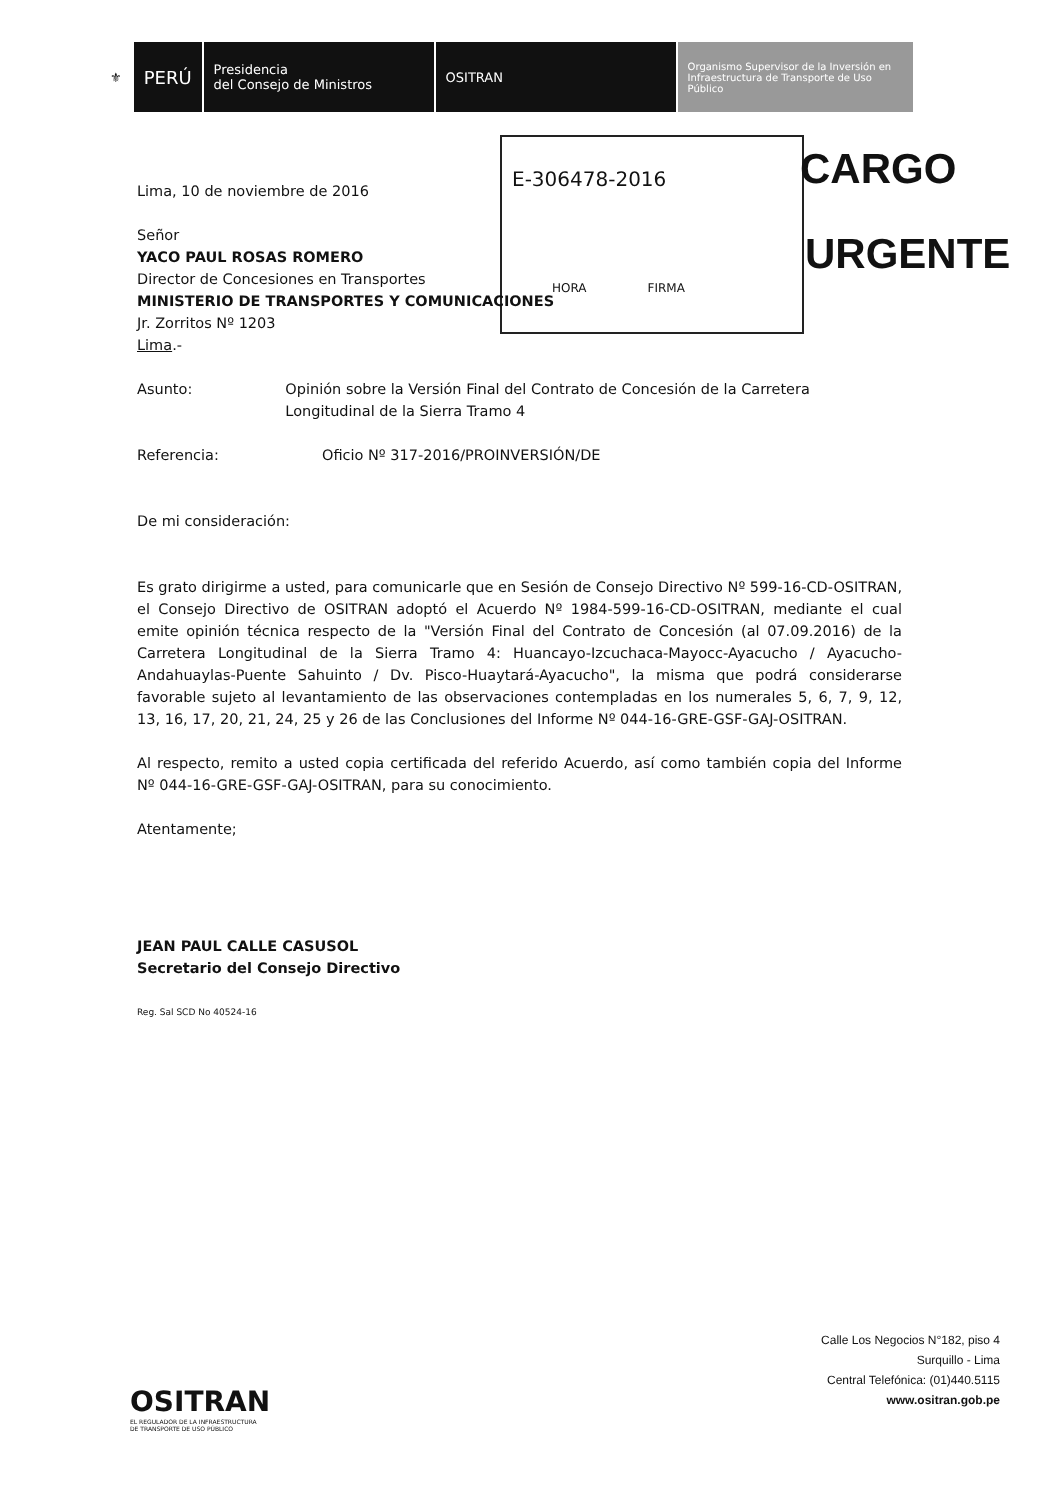⚜
PERÚ
Presidencia
del Consejo de Ministros
OSITRAN
Organismo Supervisor de la Inversión en Infraestructura de Transporte de Uso Público
E-306478-2016
HORA FIRMA
CARGO
URGENTE
Lima, 10 de noviembre de 2016
Señor
YACO PAUL ROSAS ROMERO
Director de Concesiones en Transportes
MINISTERIO DE TRANSPORTES Y COMUNICACIONES
Jr. Zorritos Nº 1203
Lima.-
Asunto: Opinión sobre la Versión Final del Contrato de Concesión de la Carretera Longitudinal de la Sierra Tramo 4
Referencia: Oficio Nº 317-2016/PROINVERSIÓN/DE
De mi consideración:
Es grato dirigirme a usted, para comunicarle que en Sesión de Consejo Directivo Nº 599-16-CD-OSITRAN, el Consejo Directivo de OSITRAN adoptó el Acuerdo Nº 1984-599-16-CD-OSITRAN, mediante el cual emite opinión técnica respecto de la "Versión Final del Contrato de Concesión (al 07.09.2016) de la Carretera Longitudinal de la Sierra Tramo 4: Huancayo-Izcuchaca-Mayocc-Ayacucho / Ayacucho-Andahuaylas-Puente Sahuinto / Dv. Pisco-Huaytará-Ayacucho", la misma que podrá considerarse favorable sujeto al levantamiento de las observaciones contempladas en los numerales 5, 6, 7, 9, 12, 13, 16, 17, 20, 21, 24, 25 y 26 de las Conclusiones del Informe Nº 044-16-GRE-GSF-GAJ-OSITRAN.
Al respecto, remito a usted copia certificada del referido Acuerdo, así como también copia del Informe Nº 044-16-GRE-GSF-GAJ-OSITRAN, para su conocimiento.
Atentamente;
JEAN PAUL CALLE CASUSOL
Secretario del Consejo Directivo
Reg. Sal SCD No 40524-16
OSITRAN
EL REGULADOR DE LA INFRAESTRUCTURA
DE TRANSPORTE DE USO PÚBLICO
Calle Los Negocios N°182, piso 4
Surquillo - Lima
Central Telefónica: (01)440.5115
www.ositran.gob.pe